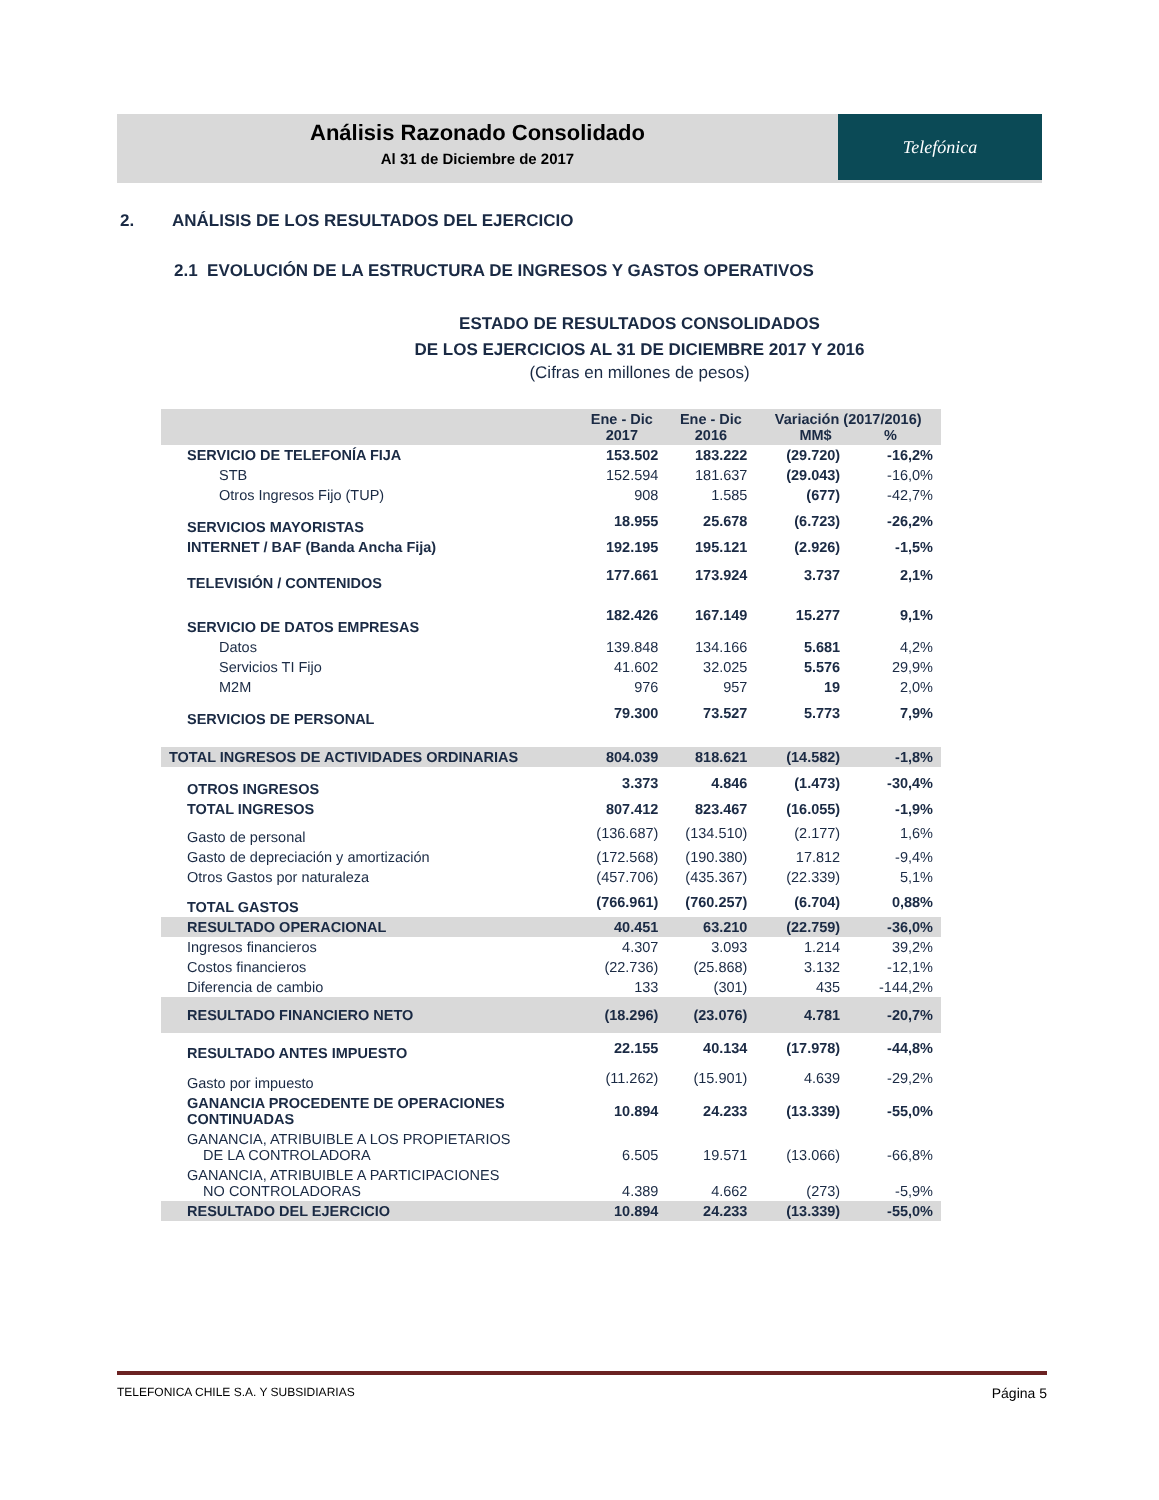Análisis Razonado Consolidado
Al 31 de Diciembre de 2017
Telefónica
2. ANÁLISIS DE LOS RESULTADOS DEL EJERCICIO
2.1 EVOLUCIÓN DE LA ESTRUCTURA DE INGRESOS Y GASTOS OPERATIVOS
ESTADO DE RESULTADOS CONSOLIDADOS
DE LOS EJERCICIOS AL 31 DE DICIEMBRE 2017 Y 2016
(Cifras en millones de pesos)
| | Ene - Dic 2017 | Ene - Dic 2016 | Variación (2017/2016) MM$ % | |
| --- | --- | --- | --- | --- |
| SERVICIO DE TELEFONÍA FIJA | 153.502 | 183.222 | (29.720) | -16,2% |
| STB | 152.594 | 181.637 | (29.043) | -16,0% |
| Otros Ingresos Fijo (TUP) | 908 | 1.585 | (677) | -42,7% |
| SERVICIOS MAYORISTAS | 18.955 | 25.678 | (6.723) | -26,2% |
| INTERNET / BAF (Banda Ancha Fija) | 192.195 | 195.121 | (2.926) | -1,5% |
| TELEVISIÓN / CONTENIDOS | 177.661 | 173.924 | 3.737 | 2,1% |
| SERVICIO DE DATOS EMPRESAS | 182.426 | 167.149 | 15.277 | 9,1% |
| Datos | 139.848 | 134.166 | 5.681 | 4,2% |
| Servicios TI Fijo | 41.602 | 32.025 | 5.576 | 29,9% |
| M2M | 976 | 957 | 19 | 2,0% |
| SERVICIOS DE PERSONAL | 79.300 | 73.527 | 5.773 | 7,9% |
| TOTAL INGRESOS DE ACTIVIDADES ORDINARIAS | 804.039 | 818.621 | (14.582) | -1,8% |
| OTROS INGRESOS | 3.373 | 4.846 | (1.473) | -30,4% |
| TOTAL INGRESOS | 807.412 | 823.467 | (16.055) | -1,9% |
| Gasto de personal | (136.687) | (134.510) | (2.177) | 1,6% |
| Gasto de depreciación y amortización | (172.568) | (190.380) | 17.812 | -9,4% |
| Otros Gastos por naturaleza | (457.706) | (435.367) | (22.339) | 5,1% |
| TOTAL GASTOS | (766.961) | (760.257) | (6.704) | 0,88% |
| RESULTADO OPERACIONAL | 40.451 | 63.210 | (22.759) | -36,0% |
| Ingresos financieros | 4.307 | 3.093 | 1.214 | 39,2% |
| Costos financieros | (22.736) | (25.868) | 3.132 | -12,1% |
| Diferencia de cambio | 133 | (301) | 435 | -144,2% |
| RESULTADO FINANCIERO NETO | (18.296) | (23.076) | 4.781 | -20,7% |
| RESULTADO ANTES IMPUESTO | 22.155 | 40.134 | (17.978) | -44,8% |
| Gasto por impuesto | (11.262) | (15.901) | 4.639 | -29,2% |
| GANANCIA PROCEDENTE DE OPERACIONES CONTINUADAS | 10.894 | 24.233 | (13.339) | -55,0% |
| GANANCIA, ATRIBUIBLE A LOS PROPIETARIOS DE LA CONTROLADORA | 6.505 | 19.571 | (13.066) | -66,8% |
| GANANCIA, ATRIBUIBLE A PARTICIPACIONES NO CONTROLADORAS | 4.389 | 4.662 | (273) | -5,9% |
| RESULTADO DEL EJERCICIO | 10.894 | 24.233 | (13.339) | -55,0% |
TELEFONICA CHILE S.A. Y SUBSIDIARIAS Página 5